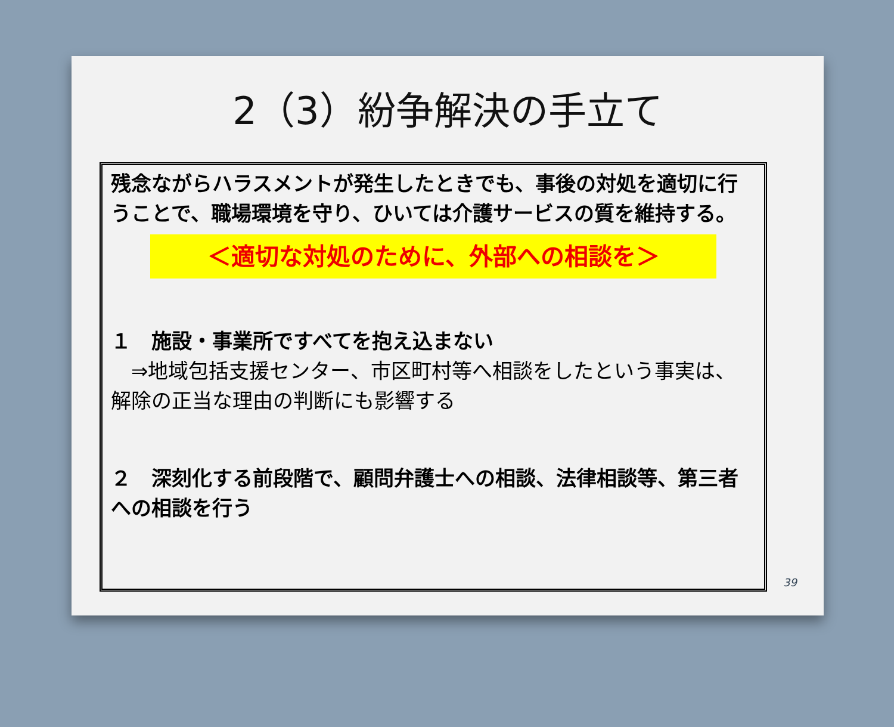2（3）紛争解決の手立て
残念ながらハラスメントが発生したときでも、事後の対処を適切に行うことで、職場環境を守り、ひいては介護サービスの質を維持する。
＜適切な対処のために、外部への相談を＞
１　施設・事業所ですべてを抱え込まない
　⇒地域包括支援センター、市区町村等へ相談をしたという事実は、解除の正当な理由の判断にも影響する
２　深刻化する前段階で、顧問弁護士への相談、法律相談等、第三者への相談を行う
39